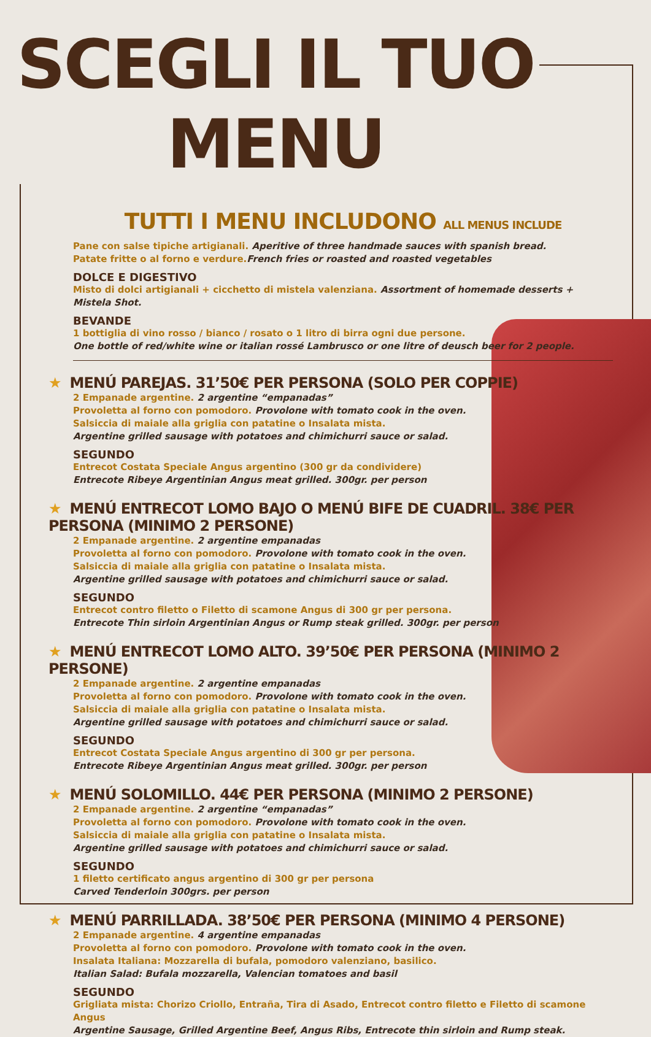SCEGLI IL TUO MENU
TUTTI I MENU INCLUDONO ALL MENUS INCLUDE
Pane con salse tipiche artigianali. Aperitive of three handmade sauces with spanish bread.
Patate fritte o al forno e verdure.French fries or roasted and roasted vegetables
DOLCE E DIGESTIVO
Misto di dolci artigianali + cicchetto di mistela valenziana. Assortment of homemade desserts + Mistela Shot.
BEVANDE
1 bottiglia di vino rosso / bianco / rosato o 1 litro di birra ogni due persone.
One bottle of red/white wine or italian rossé Lambrusco or one litre of deusch beer for 2 people.
★ MENÚ PAREJAS. 31’50€ PER PERSONA (SOLO PER COPPIE)
2 Empanade argentine. 2 argentine “empanadas”
Provoletta al forno con pomodoro. Provolone with tomato cook in the oven.
Salsiccia di maiale alla griglia con patatine o Insalata mista.
Argentine grilled sausage with potatoes and chimichurri sauce or salad.
SEGUNDO
Entrecot Costata Speciale Angus argentino (300 gr da condividere)
Entrecote Ribeye Argentinian Angus meat grilled. 300gr. per person
★ MENÚ ENTRECOT LOMO BAJO O MENÚ BIFE DE CUADRIL. 38€ PER PERSONA (MINIMO 2 PERSONE)
2 Empanade argentine. 2 argentine empanadas
Provoletta al forno con pomodoro. Provolone with tomato cook in the oven.
Salsiccia di maiale alla griglia con patatine o Insalata mista.
Argentine grilled sausage with potatoes and chimichurri sauce or salad.
SEGUNDO
Entrecot contro filetto o Filetto di scamone Angus di 300 gr per persona.
Entrecote Thin sirloin Argentinian Angus or Rump steak grilled. 300gr. per person
★ MENÚ ENTRECOT LOMO ALTO. 39’50€ PER PERSONA (MINIMO 2 PERSONE)
2 Empanade argentine. 2 argentine empanadas
Provoletta al forno con pomodoro. Provolone with tomato cook in the oven.
Salsiccia di maiale alla griglia con patatine o Insalata mista.
Argentine grilled sausage with potatoes and chimichurri sauce or salad.
SEGUNDO
Entrecot Costata Speciale Angus argentino di 300 gr per persona.
Entrecote Ribeye Argentinian Angus meat grilled. 300gr. per person
★ MENÚ SOLOMILLO. 44€ PER PERSONA (MINIMO 2 PERSONE)
2 Empanade argentine. 2 argentine “empanadas”
Provoletta al forno con pomodoro. Provolone with tomato cook in the oven.
Salsiccia di maiale alla griglia con patatine o Insalata mista.
Argentine grilled sausage with potatoes and chimichurri sauce or salad.
SEGUNDO
1 filetto certificato angus argentino di 300 gr per persona
Carved Tenderloin 300grs. per person
★ MENÚ PARRILLADA. 38’50€ PER PERSONA (MINIMO 4 PERSONE)
2 Empanade argentine. 4 argentine empanadas
Provoletta al forno con pomodoro. Provolone with tomato cook in the oven.
Insalata Italiana: Mozzarella di bufala, pomodoro valenziano, basilico.
Italian Salad: Bufala mozzarella, Valencian tomatoes and basil
SEGUNDO
Grigliata mista: Chorizo Criollo, Entraña, Tira di Asado, Entrecot contro filetto e Filetto di scamone Angus
Argentine Sausage, Grilled Argentine Beef, Angus Ribs, Entrecote thin sirloin and Rump steak.